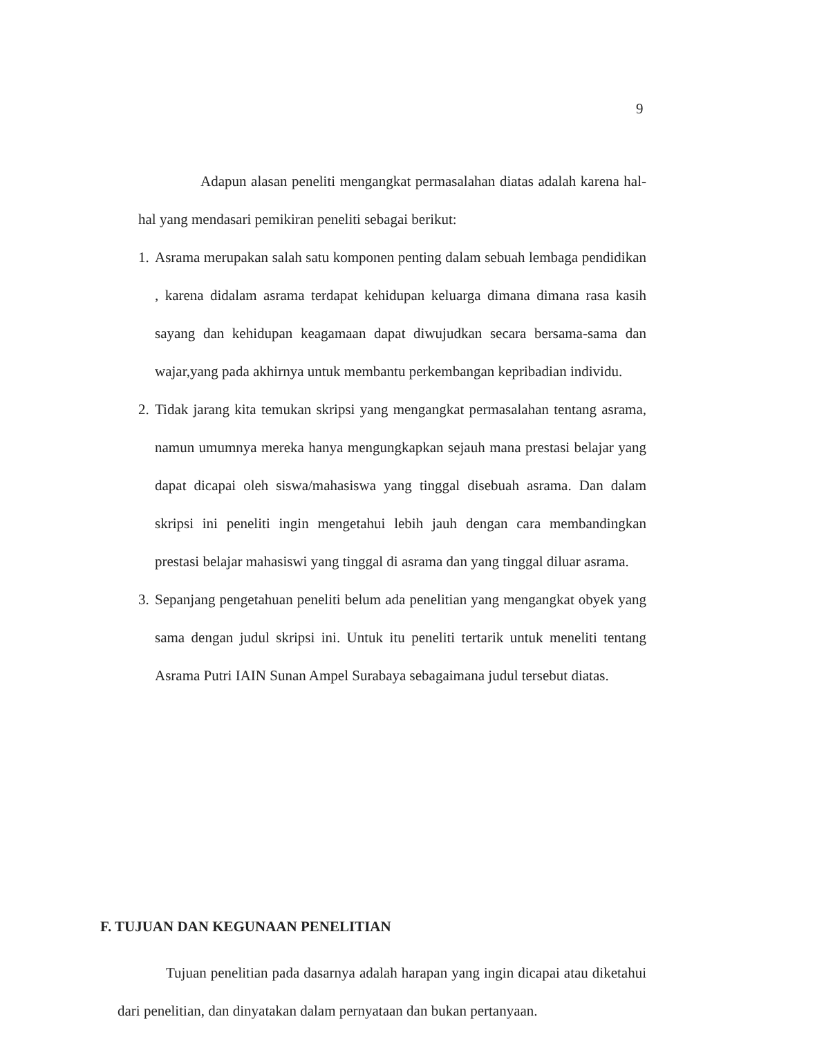9
Adapun alasan peneliti mengangkat permasalahan diatas adalah karena hal-hal yang mendasari pemikiran peneliti sebagai berikut:
1. Asrama merupakan salah satu komponen penting dalam sebuah lembaga pendidikan , karena didalam asrama terdapat kehidupan keluarga dimana dimana rasa kasih sayang dan kehidupan keagamaan dapat diwujudkan secara bersama-sama dan wajar,yang pada akhirnya untuk membantu perkembangan kepribadian individu.
2. Tidak jarang kita temukan skripsi yang mengangkat permasalahan tentang asrama, namun umumnya mereka hanya mengungkapkan sejauh mana prestasi belajar yang dapat dicapai oleh siswa/mahasiswa yang tinggal disebuah asrama. Dan dalam skripsi ini peneliti ingin mengetahui lebih jauh dengan cara membandingkan prestasi belajar mahasiswi yang tinggal di asrama dan yang tinggal diluar asrama.
3. Sepanjang pengetahuan peneliti belum ada penelitian yang mengangkat obyek yang sama dengan judul skripsi ini. Untuk itu peneliti tertarik untuk meneliti tentang Asrama Putri IAIN Sunan Ampel Surabaya sebagaimana judul tersebut diatas.
F. TUJUAN DAN KEGUNAAN PENELITIAN
Tujuan penelitian pada dasarnya adalah harapan yang ingin dicapai atau diketahui dari penelitian, dan dinyatakan dalam pernyataan dan bukan pertanyaan.